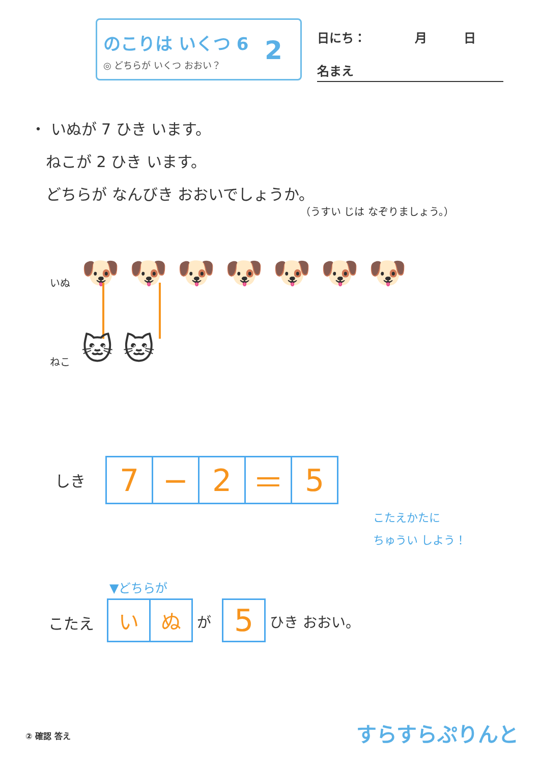のこりは いくつ 6
◎ どちらが いくつ おおい？
2
日にち：　　　　月　　　日
名まえ
・ いぬが 7 ひき います。
　ねこが 2 ひき います。
　どちらが なんびき おおいでしょうか。
（うすい じは なぞりましょう。）
いぬ 🐶 🐶 🐶 🐶 🐶 🐶 🐶
ねこ 🐱 🐱
しき
| 7 | − | 2 | ＝ | 5 |
こたえかたに
ちゅうい しよう！
▼どちらが
こたえ
| い | ぬ |
が
| 5 |
ひき おおい。
② 確認 答え すらすらぷりんと